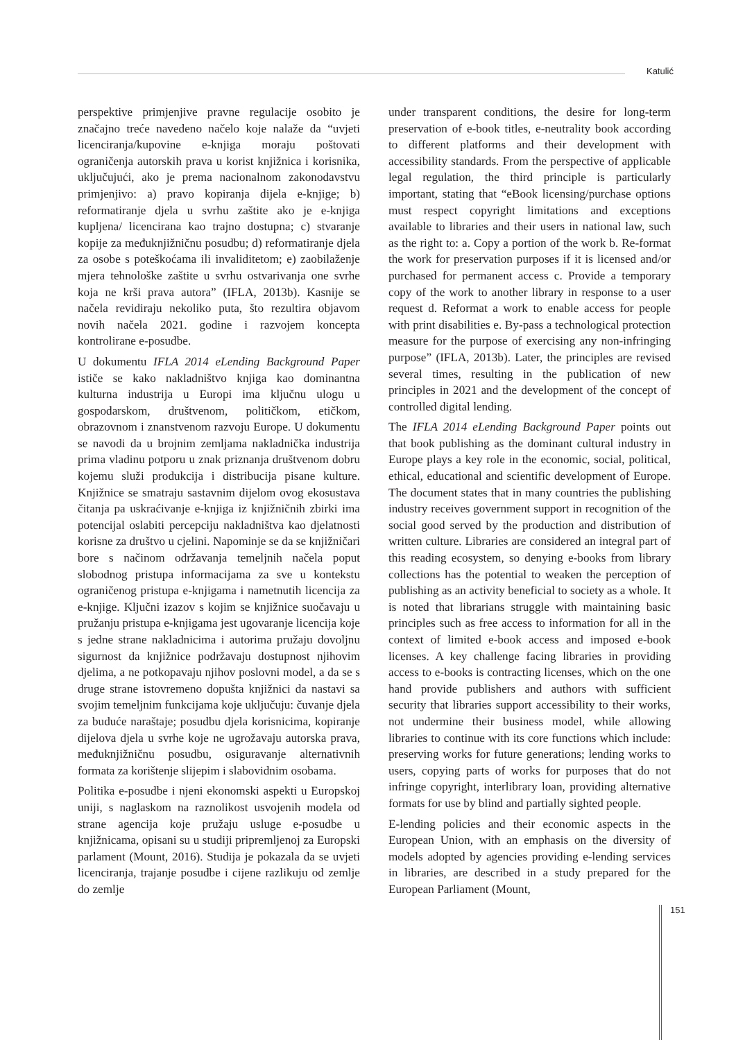Katulić
perspektive primjenjive pravne regulacije osobito je značajno treće navedeno načelo koje nalaže da “uvjeti licenciranja/kupovine e-knjiga moraju poštovati ograničenja autorskih prava u korist knjižnica i korisnika, uključujući, ako je prema nacionalnom zakonodavstvu primjenjivo: a) pravo kopiranja dijela e-knjige; b) reformatiranje djela u svrhu zaštite ako je e-knjiga kupljena/ licencirana kao trajno dostupna; c) stvaranje kopije za međuknjižničnu posudbu; d) reformatiranje djela za osobe s poteškoćama ili invaliditetom; e) zaobilaženje mjera tehnološke zaštite u svrhu ostvarivanja one svrhe koja ne krši prava autora” (IFLA, 2013b). Kasnije se načela revidiraju nekoliko puta, što rezultira objavom novih načela 2021. godine i razvojem koncepta kontrolirane e-posudbe.
U dokumentu IFLA 2014 eLending Background Paper ističe se kako nakladništvo knjiga kao dominantna kulturna industrija u Europi ima ključnu ulogu u gospodarskom, društvenom, političkom, etičkom, obrazovnom i znanstvenom razvoju Europe. U dokumentu se navodi da u brojnim zemljama nakladnička industrija prima vladinu potporu u znak priznanja društvenom dobru kojemu služi produkcija i distribucija pisane kulture. Knjižnice se smatraju sastavnim dijelom ovog ekosustava čitanja pa uskraćivanje e-knjiga iz knjižničnih zbirki ima potencijal oslabiti percepciju nakladništva kao djelatnosti korisne za društvo u cjelini. Napominje se da se knjižničari bore s načinom održavanja temeljnih načela poput slobodnog pristupa informacijama za sve u kontekstu ograničenog pristupa e-knjigama i nametnutih licencija za e-knjige. Ključni izazov s kojim se knjižnice suočavaju u pružanju pristupa e-knjigama jest ugovaranje licencija koje s jedne strane nakladnicima i autorima pružaju dovoljnu sigurnost da knjižnice podržavaju dostupnost njihovim djelima, a ne potkopavaju njihov poslovni model, a da se s druge strane istovremeno dopušta knjižnici da nastavi sa svojim temeljnim funkcijama koje uključuju: čuvanje djela za buduće naraštaje; posudbu djela korisnicima, kopiranje dijelova djela u svrhe koje ne ugrožavaju autorska prava, međuknjižničnu posudbu, osiguravanje alternativnih formata za korištenje slijepim i slabovidnim osobama.
Politika e-posudbe i njeni ekonomski aspekti u Europskoj uniji, s naglaskom na raznolikost usvojenih modela od strane agencija koje pružaju usluge e-posudbe u knjižnicama, opisani su u studiji pripremljenoj za Europski parlament (Mount, 2016). Studija je pokazala da se uvjeti licenciranja, trajanje posudbe i cijene razlikuju od zemlje do zemlje
under transparent conditions, the desire for long-term preservation of e-book titles, e-neutrality book according to different platforms and their development with accessibility standards. From the perspective of applicable legal regulation, the third principle is particularly important, stating that “eBook licensing/purchase options must respect copyright limitations and exceptions available to libraries and their users in national law, such as the right to: a. Copy a portion of the work b. Re-format the work for preservation purposes if it is licensed and/or purchased for permanent access c. Provide a temporary copy of the work to another library in response to a user request d. Reformat a work to enable access for people with print disabilities e. By-pass a technological protection measure for the purpose of exercising any non-infringing purpose” (IFLA, 2013b). Later, the principles are revised several times, resulting in the publication of new principles in 2021 and the development of the concept of controlled digital lending.
The IFLA 2014 eLending Background Paper points out that book publishing as the dominant cultural industry in Europe plays a key role in the economic, social, political, ethical, educational and scientific development of Europe. The document states that in many countries the publishing industry receives government support in recognition of the social good served by the production and distribution of written culture. Libraries are considered an integral part of this reading ecosystem, so denying e-books from library collections has the potential to weaken the perception of publishing as an activity beneficial to society as a whole. It is noted that librarians struggle with maintaining basic principles such as free access to information for all in the context of limited e-book access and imposed e-book licenses. A key challenge facing libraries in providing access to e-books is contracting licenses, which on the one hand provide publishers and authors with sufficient security that libraries support accessibility to their works, not undermine their business model, while allowing libraries to continue with its core functions which include: preserving works for future generations; lending works to users, copying parts of works for purposes that do not infringe copyright, interlibrary loan, providing alternative formats for use by blind and partially sighted people.
E-lending policies and their economic aspects in the European Union, with an emphasis on the diversity of models adopted by agencies providing e-lending services in libraries, are described in a study prepared for the European Parliament (Mount,
151